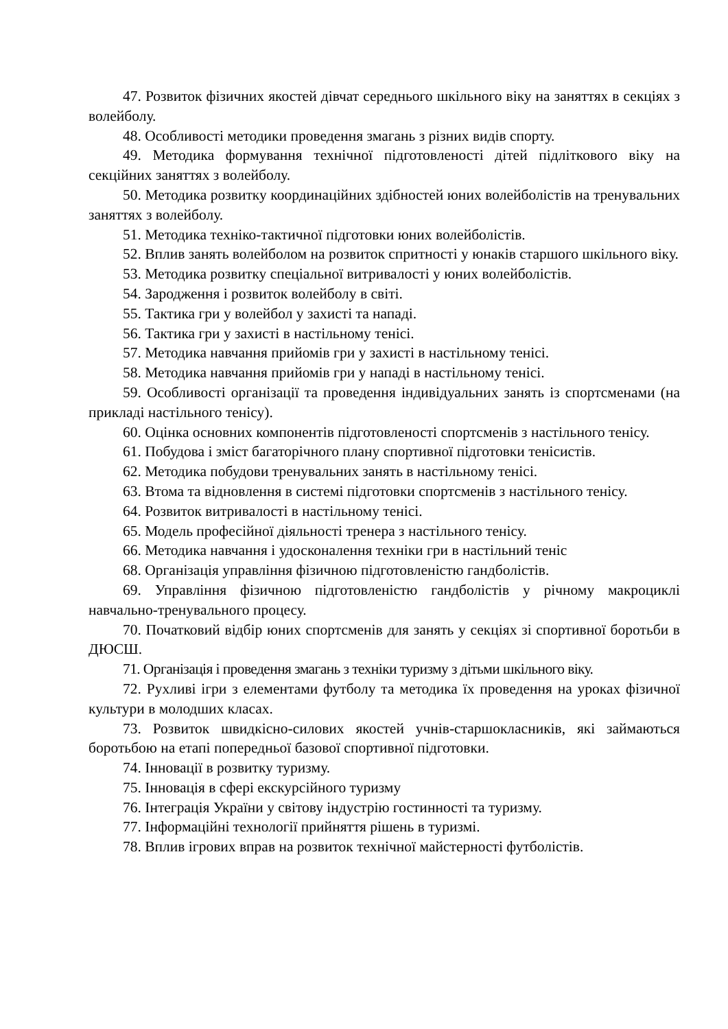47. Розвиток фізичних якостей дівчат середнього шкільного віку на заняттях в секціях з волейболу.
48. Особливості методики проведення змагань з різних видів спорту.
49. Методика формування технічної підготовленості дітей підліткового віку на секційних заняттях з волейболу.
50. Методика розвитку координаційних здібностей юних волейболістів на тренувальних заняттях з волейболу.
51. Методика техніко-тактичної підготовки юних волейболістів.
52. Вплив занять волейболом на розвиток спритності у юнаків старшого шкільного віку.
53. Методика розвитку спеціальної витривалості у юних волейболістів.
54. Зародження і розвиток волейболу в світі.
55. Тактика гри у волейбол у захисті та нападі.
56. Тактика гри у захисті в настільному тенісі.
57. Методика навчання прийомів гри у захисті в настільному тенісі.
58. Методика навчання прийомів гри у нападі в настільному тенісі.
59. Особливості організації та проведення індивідуальних занять із спортсменами (на прикладі настільного тенісу).
60. Оцінка основних компонентів підготовленості спортсменів з настільного тенісу.
61. Побудова і зміст багаторічного плану спортивної підготовки тенісистів.
62. Методика побудови тренувальних занять в настільному тенісі.
63. Втома та відновлення в системі підготовки спортсменів з настільного тенісу.
64. Розвиток витривалості в настільному тенісі.
65. Модель професійної діяльності тренера з настільного тенісу.
66. Методика навчання і удосконалення техніки гри в настільний теніс
68. Організація управління фізичною підготовленістю гандболістів.
69. Управління фізичною підготовленістю гандболістів у річному макроциклі навчально-тренувального процесу.
70. Початковий відбір юних спортсменів для занять у секціях зі спортивної боротьби в ДЮСШ.
71. Організація і проведення змагань з техніки туризму з дітьми шкільного віку.
72. Рухливі ігри з елементами футболу та методика їх проведення на уроках фізичної культури в молодших класах.
73. Розвиток швидкісно-силових якостей учнів-старшокласників, які займаються боротьбою на етапі попередньої базової спортивної підготовки.
74. Інновації в розвитку туризму.
75. Інновація в сфері екскурсійного туризму
76. Інтеграція України у світову індустрію гостинності та туризму.
77. Інформаційні технології прийняття рішень в туризмі.
78. Вплив ігрових вправ на розвиток технічної майстерності футболістів.